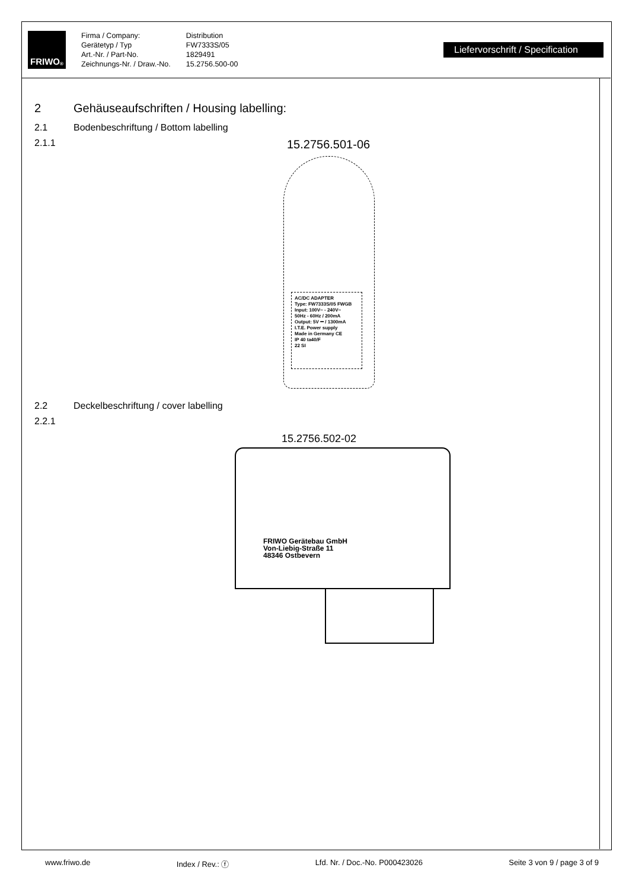FRIWO<sup>®</sup>
Firma / Company:
Gerätetyp / Typ
Art.-Nr. / Part-No.
Zeichnungs-Nr. / Draw.-No.
Distribution
FW7333S/05
1829491
15.2756.500-00
Liefervorschrift / Specification
2 Gehäuseaufschriften / Housing labelling:
2.1 Bodenbeschriftung / Bottom labelling
2.1.1 15.2756.501-06
AC/DC ADAPTER
Type: FW7333S/05 FWGB
Input: 100V~ - 240V~
50Hz - 60Hz / 200mA
Output: 5V ⎓ / 1300mA
I.T.E. Power supply
Made in Germany CE
IP 40 ta40/F
22 SI
2.2 Deckelbeschriftung / cover labelling
2.2.1
15.2756.502-02
FRIWO Gerätebau GmbH
Von-Liebig-Straße 11
48346 Ostbevern
www.friwo.de Index / Rev.: ⓕ Lfd. Nr. / Doc.-No. P000423026 Seite 3 von 9 / page 3 of 9